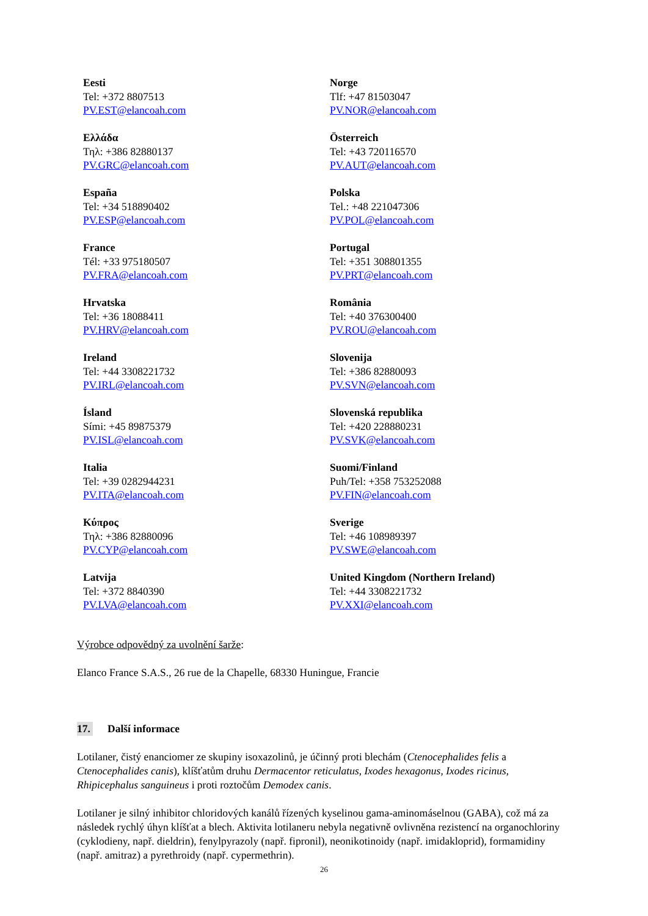Eesti
Tel: +372 8807513
PV.EST@elancoah.com
Norge
Tlf: +47 81503047
PV.NOR@elancoah.com
Ελλάδα
Τηλ: +386 82880137
PV.GRC@elancoah.com
Österreich
Tel: +43 720116570
PV.AUT@elancoah.com
España
Tel: +34 518890402
PV.ESP@elancoah.com
Polska
Tel.: +48 221047306
PV.POL@elancoah.com
France
Tél: +33 975180507
PV.FRA@elancoah.com
Portugal
Tel: +351 308801355
PV.PRT@elancoah.com
Hrvatska
Tel: +36 18088411
PV.HRV@elancoah.com
România
Tel: +40 376300400
PV.ROU@elancoah.com
Ireland
Tel: +44 3308221732
PV.IRL@elancoah.com
Slovenija
Tel: +386 82880093
PV.SVN@elancoah.com
Ísland
Sími: +45 89875379
PV.ISL@elancoah.com
Slovenská republika
Tel: +420 228880231
PV.SVK@elancoah.com
Italia
Tel: +39 0282944231
PV.ITA@elancoah.com
Suomi/Finland
Puh/Tel: +358 753252088
PV.FIN@elancoah.com
Κύπρος
Τηλ: +386 82880096
PV.CYP@elancoah.com
Sverige
Tel: +46 108989397
PV.SWE@elancoah.com
Latvija
Tel: +372 8840390
PV.LVA@elancoah.com
United Kingdom (Northern Ireland)
Tel: +44 3308221732
PV.XXI@elancoah.com
Výrobce odpovědný za uvolnění šarže:
Elanco France S.A.S., 26 rue de la Chapelle, 68330 Huningue, Francie
17. Další informace
Lotilaner, čistý enanciomer ze skupiny isoxazolinů, je účinný proti blechám (Ctenocephalides felis a Ctenocephalides canis), klíšťatům druhu Dermacentor reticulatus, Ixodes hexagonus, Ixodes ricinus, Rhipicephalus sanguineus i proti roztočům Demodex canis.
Lotilaner je silný inhibitor chloridových kanálů řízených kyselinou gama-aminomáselnou (GABA), což má za následek rychlý úhyn klíšťat a blech. Aktivita lotilaneru nebyla negativně ovlivněna rezistencí na organochloriny (cyklodieny, např. dieldrin), fenylpyrazoly (např. fipronil), neonikotinoidy (např. imidakloprid), formamidiny (např. amitraz) a pyrethroidy (např. cypermethrin).
26